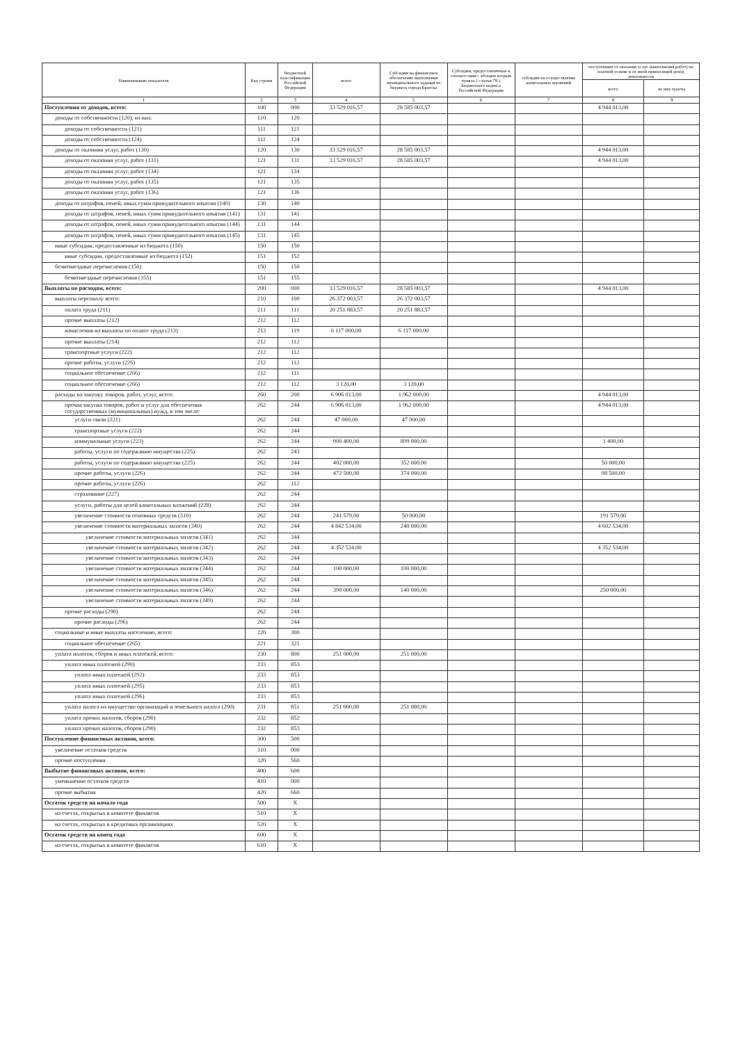| Наименование показателя | Код строки | бюджетной классификации Российской Федерации | всего | Субсидии на финансовое обеспечение выполнения муниципального задания из бюджета города Братска | Субсидии, предоставляемые в соответствии с абзацем вторым пункта 1 статьи 78.1 Бюджетного кодекса Российской Федерации | субсидии на осуществление капитальных вложений | поступления от оказания услуг (выполнения работ) на платной основе и от иной приносящей доход деятельности | |
| --- | --- | --- | --- | --- | --- | --- | --- | --- |
| | | | | | | | всего | из них гранты |
| 1 | 2 | 3 | 4 | 5 | 6 | 7 | 8 | 9 |
| Поступления от доходов, всего: | 100 | 000 | 33 529 016,57 | 28 585 003,57 | | | 4 944 013,00 | |
| доходы от собственности (120), из них: | 110 | 120 | | | | | | |
| доходы от собственности (121) | 111 | 121 | | | | | | |
| доходы от собственности (124) | 111 | 124 | | | | | | |
| доходы от оказания услуг, работ (130) | 120 | 130 | 33 529 016,57 | 28 585 003,57 | | | 4 944 013,00 | |
| доходы от оказания услуг, работ (131) | 121 | 131 | 33 529 016,57 | 28 585 003,57 | | | 4 944 013,00 | |
| доходы от оказания услуг, работ (134) | 121 | 134 | | | | | | |
| доходы от оказания услуг, работ (135) | 121 | 135 | | | | | | |
| доходы от оказания услуг, работ (136) | 121 | 136 | | | | | | |
| доходы от штрафов, пеней, иных сумм принудительного изъятия (140) | 130 | 140 | | | | | | |
| доходы от штрафов, пеней, иных сумм принудительного изъятия (141) | 131 | 141 | | | | | | |
| доходы от штрафов, пеней, иных сумм принудительного изъятия (144) | 131 | 144 | | | | | | |
| доходы от штрафов, пеней, иных сумм принудительного изъятия (145) | 131 | 145 | | | | | | |
| иные субсидии, предоставленные из бюджета (150) | 150 | 150 | | | | | | |
| иные субсидии, предоставленные из бюджета (152) | 151 | 152 | | | | | | |
| безвозмездные перечисления (150) | 150 | 150 | | | | | | |
| безвозмездные перечисления (155) | 151 | 155 | | | | | | |
| Выплаты по расходам, всего: | 200 | 000 | 33 529 016,57 | 28 585 003,57 | | | 4 944 013,00 | |
| выплаты персоналу всего: | 210 | 100 | 26 372 003,57 | 26 372 003,57 | | | | |
| оплата труда (211) | 211 | 111 | 20 251 883,57 | 20 251 883,57 | | | | |
| прочие выплаты (212) | 212 | 112 | | | | | | |
| начисления на выплаты по оплате труда (213) | 213 | 119 | 6 117 000,00 | 6 117 000,00 | | | | |
| прочие выплаты (214) | 212 | 112 | | | | | | |
| транспортные услуги (222) | 212 | 112 | | | | | | |
| прочие работы, услуги (226) | 212 | 112 | | | | | | |
| социальное обеспечение (266) | 212 | 111 | | | | | | |
| социальное обеспечение (266) | 212 | 112 | 3 120,00 | 3 120,00 | | | | |
| расходы на закупку товаров, работ, услуг, всего: | 260 | 200 | 6 906 013,00 | 1 962 000,00 | | | 4 944 013,00 | |
| прочая закупка товаров, работ и услуг для обеспечения государственных (муниципальных) нужд, в том числе: | 262 | 244 | 6 906 013,00 | 1 962 000,00 | | | 4 944 013,00 | |
| услуги связи (221) | 262 | 244 | 47 000,00 | 47 000,00 | | | | |
| транспортные услуги (222) | 262 | 244 | | | | | | |
| коммунальные услуги (223) | 262 | 244 | 900 400,00 | 899 000,00 | | | 1 400,00 | |
| работы, услуги по содержанию имущества (225) | 262 | 243 | | | | | | |
| работы, услуги по содержанию имущества (225) | 262 | 244 | 402 000,00 | 352 000,00 | | | 50 000,00 | |
| прочие работы, услуги (226) | 262 | 244 | 472 500,00 | 374 000,00 | | | 98 500,00 | |
| прочие работы, услуги (226) | 262 | 112 | | | | | | |
| страхование (227) | 262 | 244 | | | | | | |
| услуги, работы для целей капитальных вложений (228) | 262 | 244 | | | | | | |
| увеличение стоимости основных средств (310) | 262 | 244 | 241 579,00 | 50 000,00 | | | 191 579,00 | |
| увеличение стоимости материальных запасов (340) | 262 | 244 | 4 842 534,00 | 240 000,00 | | | 4 602 534,00 | |
| увеличение стоимости материальных запасов (341) | 262 | 244 | | | | | | |
| увеличение стоимости материальных запасов (342) | 262 | 244 | 4 352 534,00 | | | | 4 352 534,00 | |
| увеличение стоимости материальных запасов (343) | 262 | 244 | | | | | | |
| увеличение стоимости материальных запасов (344) | 262 | 244 | 100 000,00 | 100 000,00 | | | | |
| увеличение стоимости материальных запасов (345) | 262 | 244 | | | | | | |
| увеличение стоимости материальных запасов (346) | 262 | 244 | 390 000,00 | 140 000,00 | | | 250 000,00 | |
| увеличение стоимости материальных запасов (349) | 262 | 244 | | | | | | |
| прочие расходы (290) | 262 | 244 | | | | | | |
| прочие расходы (296) | 262 | 244 | | | | | | |
| социальные и иные выплаты населению, всего: | 220 | 300 | | | | | | |
| социальное обеспечение (265) | 221 | 321 | | | | | | |
| уплата налогов, сборов и иных платежей, всего: | 230 | 800 | 251 000,00 | 251 000,00 | | | | |
| уплата иных платежей (290) | 233 | 853 | | | | | | |
| уплата иных платежей (292) | 233 | 853 | | | | | | |
| уплата иных платежей (295) | 233 | 853 | | | | | | |
| уплата иных платежей (296) | 233 | 853 | | | | | | |
| уплата налога на имущество организаций и земельного налога (290) | 231 | 851 | 251 000,00 | 251 000,00 | | | | |
| уплата прочих налогов, сборов (290) | 232 | 852 | | | | | | |
| уплата прочих налогов, сборов (290) | 232 | 853 | | | | | | |
| Поступление финансовых активов, всего: | 300 | 500 | | | | | | |
| увеличение остатков средств | 310 | 000 | | | | | | |
| прочие поступления | 320 | 560 | | | | | | |
| Выбытие финансовых активов, всего: | 400 | 600 | | | | | | |
| уменьшение остатков средств | 410 | 000 | | | | | | |
| прочие выбытия | 420 | 660 | | | | | | |
| Остаток средств на начало года | 500 | X | | | | | | |
| на счетах, открытых в комитете финансов | 510 | X | | | | | | |
| на счетах, открытых в кредитных организациях | 520 | X | | | | | | |
| Остаток средств на конец года | 600 | X | | | | | | |
| на счетах, открытых в комитете финансов | 610 | X | | | | | | |